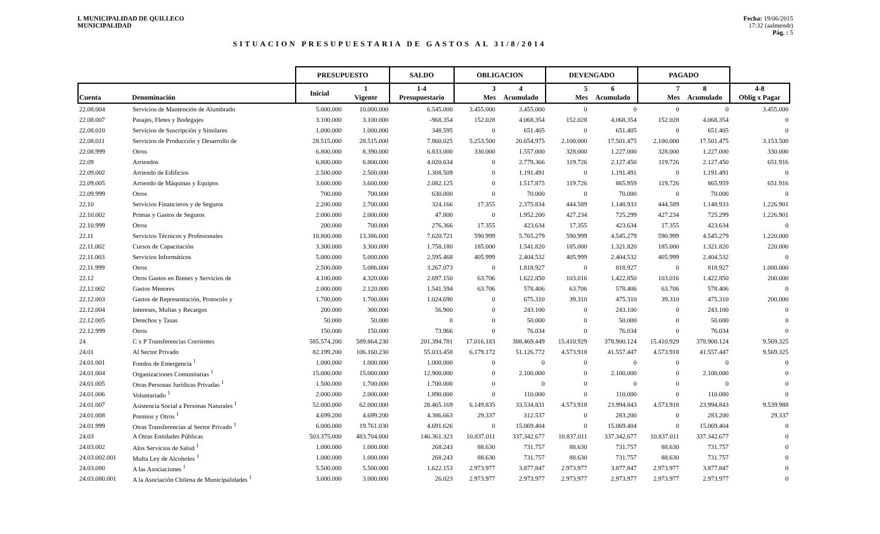I. MUNICIPALIDAD DE QUILLECO
MUNICIPALIDAD
Fecha: 19/06/2015
17:32 (aalmendr)
Pág. : 5
SITUACION PRESUPUESTARIA DE GASTOS AL 31/8/2014
| | | PRESUPUESTO | | SALDO | OBLIGACION | | DEVENGADO | | PAGADO | | |
| --- | --- | --- | --- | --- | --- | --- | --- | --- | --- | --- | --- |
| Cuenta | Denominación | Inicial | 1 Vigente | 1-4 Presupuestario | 3 Mes | 4 Acumulado | 5 Mes | 6 Acumulado | 7 Mes | 8 Acumulado | 4-8 Oblig x Pagar |
| 22.08.004 | Servicios de Mantención de Alumbrado | 5.000.000 | 10.000.000 | 6.545.000 | 3.455.000 | 3.455.000 | 0 | 0 | 0 | 0 | 3.455.000 |
| 22.08.007 | Pasajes, Fletes y Bodegajes | 3.100.000 | 3.100.000 | -968.354 | 152.028 | 4.068.354 | 152.028 | 4.068.354 | 152.028 | 4.068.354 | 0 |
| 22.08.010 | Servicios de Suscripción y Similares | 1.000.000 | 1.000.000 | 348.595 | 0 | 651.405 | 0 | 651.405 | 0 | 651.405 | 0 |
| 22.08.011 | Servicios de Producción y Desarrollo de | 28.515.000 | 28.515.000 | 7.860.025 | 5.253.500 | 20.654.975 | 2.100.000 | 17.501.475 | 2.100.000 | 17.501.475 | 3.153.500 |
| 22.08.999 | Otros | 6.800.000 | 8.390.000 | 6.833.000 | 330.000 | 1.557.000 | 328.000 | 1.227.000 | 328.000 | 1.227.000 | 330.000 |
| 22.09 | Arriendos | 6.800.000 | 6.800.000 | 4.020.634 | 0 | 2.779.366 | 119.726 | 2.127.450 | 119.726 | 2.127.450 | 651.916 |
| 22.09.002 | Arriendo de Edificios | 2.500.000 | 2.500.000 | 1.308.509 | 0 | 1.191.491 | 0 | 1.191.491 | 0 | 1.191.491 | 0 |
| 22.09.005 | Arriendo de Máquinas y Equipos | 3.600.000 | 3.600.000 | 2.082.125 | 0 | 1.517.875 | 119.726 | 865.959 | 119.726 | 865.959 | 651.916 |
| 22.09.999 | Otros | 700.000 | 700.000 | 630.000 | 0 | 70.000 | 0 | 70.000 | 0 | 70.000 | 0 |
| 22.10 | Servicios Financieros y de Seguros | 2.200.000 | 2.700.000 | 324.166 | 17.355 | 2.375.834 | 444.589 | 1.148.933 | 444.589 | 1.148.933 | 1.226.901 |
| 22.10.002 | Primas y Gastos de Seguros | 2.000.000 | 2.000.000 | 47.800 | 0 | 1.952.200 | 427.234 | 725.299 | 427.234 | 725.299 | 1.226.901 |
| 22.10.999 | Otros | 200.000 | 700.000 | 276.366 | 17.355 | 423.634 | 17.355 | 423.634 | 17.355 | 423.634 | 0 |
| 22.11 | Servicios Técnicos y Profesionales | 10.800.000 | 13.386.000 | 7.620.721 | 590.999 | 5.765.279 | 590.999 | 4.545.279 | 590.999 | 4.545.279 | 1.220.000 |
| 22.11.002 | Cursos de Capacitación | 3.300.000 | 3.300.000 | 1.758.180 | 185.000 | 1.541.820 | 185.000 | 1.321.820 | 185.000 | 1.321.820 | 220.000 |
| 22.11.003 | Servicios Informáticos | 5.000.000 | 5.000.000 | 2.595.468 | 405.999 | 2.404.532 | 405.999 | 2.404.532 | 405.999 | 2.404.532 | 0 |
| 22.11.999 | Otros | 2.500.000 | 5.086.000 | 3.267.073 | 0 | 1.818.927 | 0 | 818.927 | 0 | 818.927 | 1.000.000 |
| 22.12 | Otros Gastos en Bienes y Servicios de | 4.100.000 | 4.320.000 | 2.697.150 | 63.706 | 1.622.850 | 103.016 | 1.422.850 | 103.016 | 1.422.850 | 200.000 |
| 22.12.002 | Gastos Menores | 2.000.000 | 2.120.000 | 1.541.594 | 63.706 | 578.406 | 63.706 | 578.406 | 63.706 | 578.406 | 0 |
| 22.12.003 | Gastos de Representación, Protocolo y | 1.700.000 | 1.700.000 | 1.024.690 | 0 | 675.310 | 39.310 | 475.310 | 39.310 | 475.310 | 200.000 |
| 22.12.004 | Intereses, Multas y Recargos | 200.000 | 300.000 | 56.900 | 0 | 243.100 | 0 | 243.100 | 0 | 243.100 | 0 |
| 22.12.005 | Derechos y Tasas | 50.000 | 50.000 | 0 | 0 | 50.000 | 0 | 50.000 | 0 | 50.000 | 0 |
| 22.12.999 | Otros | 150.000 | 150.000 | 73.966 | 0 | 76.034 | 0 | 76.034 | 0 | 76.034 | 0 |
| 24 | C x P Transferencias Corrientes | 585.574.200 | 589.864.230 | 201.394.781 | 17.016.183 | 388.469.449 | 15.410.929 | 378.900.124 | 15.410.929 | 378.900.124 | 9.569.325 |
| 24.01 | Al Sector Privado | 82.199.200 | 106.160.230 | 55.033.458 | 6.179.172 | 51.126.772 | 4.573.918 | 41.557.447 | 4.573.918 | 41.557.447 | 9.569.325 |
| 24.01.001 | Fondos de Emergencia <sup>1</sup> | 1.000.000 | 1.000.000 | 1.000.000 | 0 | 0 | 0 | 0 | 0 | 0 | 0 |
| 24.01.004 | Organizaciones Comunitarias <sup>1</sup> | 15.000.000 | 15.000.000 | 12.900.000 | 0 | 2.100.000 | 0 | 2.100.000 | 0 | 2.100.000 | 0 |
| 24.01.005 | Otras Personas Jurídicas Privadas <sup>1</sup> | 1.500.000 | 1.700.000 | 1.700.000 | 0 | 0 | 0 | 0 | 0 | 0 | 0 |
| 24.01.006 | Voluntariado <sup>1</sup> | 2.000.000 | 2.000.000 | 1.890.000 | 0 | 110.000 | 0 | 110.000 | 0 | 110.000 | 0 |
| 24.01.007 | Asistencia Social a Personas Naturales <sup>1</sup> | 52.000.000 | 62.000.000 | 28.465.169 | 6.149.835 | 33.534.831 | 4.573.918 | 23.994.843 | 4.573.918 | 23.994.843 | 9.539.988 |
| 24.01.008 | Premios y Otros <sup>1</sup> | 4.699.200 | 4.699.200 | 4.386.663 | 29.337 | 312.537 | 0 | 283.200 | 0 | 283.200 | 29.337 |
| 24.01.999 | Otras Transferencias al Sector Privado <sup>1</sup> | 6.000.000 | 19.761.030 | 4.691.626 | 0 | 15.069.404 | 0 | 15.069.404 | 0 | 15.069.404 | 0 |
| 24.03 | A Otras Entidades Públicas | 503.375.000 | 483.704.000 | 146.361.323 | 10.837.011 | 337.342.677 | 10.837.011 | 337.342.677 | 10.837.011 | 337.342.677 | 0 |
| 24.03.002 | Alos Servicios de Salud <sup>1</sup> | 1.000.000 | 1.000.000 | 268.243 | 88.630 | 731.757 | 88.630 | 731.757 | 88.630 | 731.757 | 0 |
| 24.03.002.001 | Multa Ley de Alcoholes <sup>1</sup> | 1.000.000 | 1.000.000 | 268.243 | 88.630 | 731.757 | 88.630 | 731.757 | 88.630 | 731.757 | 0 |
| 24.03.080 | A las Asociaciones <sup>1</sup> | 5.500.000 | 5.500.000 | 1.622.153 | 2.973.977 | 3.877.847 | 2.973.977 | 3.877.847 | 2.973.977 | 3.877.847 | 0 |
| 24.03.080.001 | A la Asociación Chilena de Municipalidades <sup>1</sup> | 3.000.000 | 3.000.000 | 26.023 | 2.973.977 | 2.973.977 | 2.973.977 | 2.973.977 | 2.973.977 | 2.973.977 | 0 |